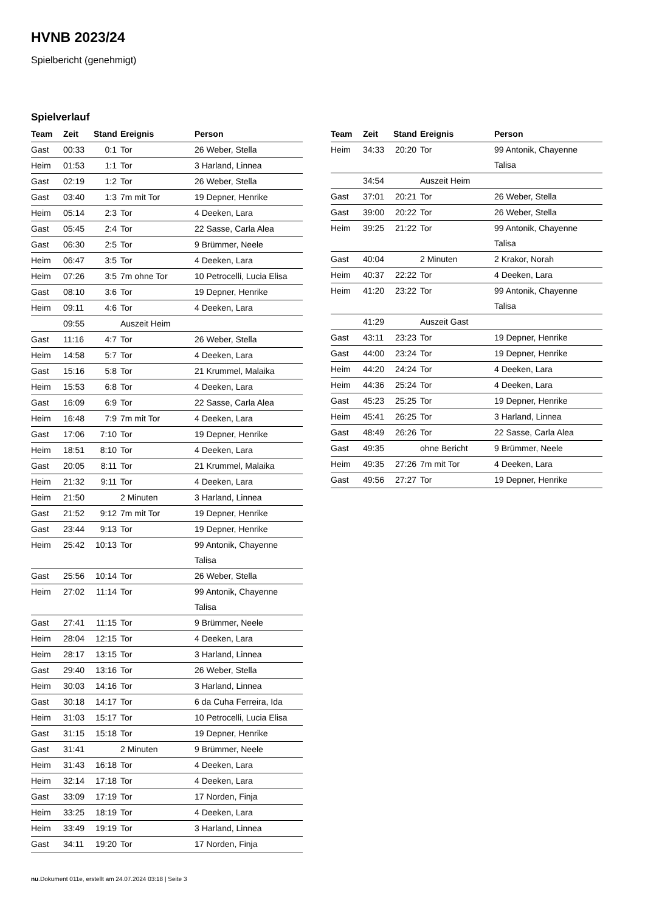HVNB 2023/24
Spielbericht (genehmigt)
Spielverlauf
| Team | Zeit | Stand | Ereignis | Person |
| --- | --- | --- | --- | --- |
| Gast | 00:33 | 0:1 | Tor | 26 Weber, Stella |
| Heim | 01:53 | 1:1 | Tor | 3 Harland, Linnea |
| Gast | 02:19 | 1:2 | Tor | 26 Weber, Stella |
| Gast | 03:40 | 1:3 | 7m mit Tor | 19 Depner, Henrike |
| Heim | 05:14 | 2:3 | Tor | 4 Deeken, Lara |
| Gast | 05:45 | 2:4 | Tor | 22 Sasse, Carla Alea |
| Gast | 06:30 | 2:5 | Tor | 9 Brümmer, Neele |
| Heim | 06:47 | 3:5 | Tor | 4 Deeken, Lara |
| Heim | 07:26 | 3:5 | 7m ohne Tor | 10 Petrocelli, Lucia Elisa |
| Gast | 08:10 | 3:6 | Tor | 19 Depner, Henrike |
| Heim | 09:11 | 4:6 | Tor | 4 Deeken, Lara |
| | 09:55 | | Auszeit Heim | |
| Gast | 11:16 | 4:7 | Tor | 26 Weber, Stella |
| Heim | 14:58 | 5:7 | Tor | 4 Deeken, Lara |
| Gast | 15:16 | 5:8 | Tor | 21 Krummel, Malaika |
| Heim | 15:53 | 6:8 | Tor | 4 Deeken, Lara |
| Gast | 16:09 | 6:9 | Tor | 22 Sasse, Carla Alea |
| Heim | 16:48 | 7:9 | 7m mit Tor | 4 Deeken, Lara |
| Gast | 17:06 | 7:10 | Tor | 19 Depner, Henrike |
| Heim | 18:51 | 8:10 | Tor | 4 Deeken, Lara |
| Gast | 20:05 | 8:11 | Tor | 21 Krummel, Malaika |
| Heim | 21:32 | 9:11 | Tor | 4 Deeken, Lara |
| Heim | 21:50 | | 2 Minuten | 3 Harland, Linnea |
| Gast | 21:52 | 9:12 | 7m mit Tor | 19 Depner, Henrike |
| Gast | 23:44 | 9:13 | Tor | 19 Depner, Henrike |
| Heim | 25:42 | 10:13 | Tor | 99 Antonik, Chayenne Talisa |
| Gast | 25:56 | 10:14 | Tor | 26 Weber, Stella |
| Heim | 27:02 | 11:14 | Tor | 99 Antonik, Chayenne Talisa |
| Gast | 27:41 | 11:15 | Tor | 9 Brümmer, Neele |
| Heim | 28:04 | 12:15 | Tor | 4 Deeken, Lara |
| Heim | 28:17 | 13:15 | Tor | 3 Harland, Linnea |
| Gast | 29:40 | 13:16 | Tor | 26 Weber, Stella |
| Heim | 30:03 | 14:16 | Tor | 3 Harland, Linnea |
| Gast | 30:18 | 14:17 | Tor | 6 da Cuha Ferreira, Ida |
| Heim | 31:03 | 15:17 | Tor | 10 Petrocelli, Lucia Elisa |
| Gast | 31:15 | 15:18 | Tor | 19 Depner, Henrike |
| Gast | 31:41 | | 2 Minuten | 9 Brümmer, Neele |
| Heim | 31:43 | 16:18 | Tor | 4 Deeken, Lara |
| Heim | 32:14 | 17:18 | Tor | 4 Deeken, Lara |
| Gast | 33:09 | 17:19 | Tor | 17 Norden, Finja |
| Heim | 33:25 | 18:19 | Tor | 4 Deeken, Lara |
| Heim | 33:49 | 19:19 | Tor | 3 Harland, Linnea |
| Gast | 34:11 | 19:20 | Tor | 17 Norden, Finja |
| Team | Zeit | Stand | Ereignis | Person |
| --- | --- | --- | --- | --- |
| Heim | 34:33 | 20:20 | Tor | 99 Antonik, Chayenne Talisa |
| | 34:54 | | Auszeit Heim | |
| Gast | 37:01 | 20:21 | Tor | 26 Weber, Stella |
| Gast | 39:00 | 20:22 | Tor | 26 Weber, Stella |
| Heim | 39:25 | 21:22 | Tor | 99 Antonik, Chayenne Talisa |
| Gast | 40:04 | | 2 Minuten | 2 Krakor, Norah |
| Heim | 40:37 | 22:22 | Tor | 4 Deeken, Lara |
| Heim | 41:20 | 23:22 | Tor | 99 Antonik, Chayenne Talisa |
| | 41:29 | | Auszeit Gast | |
| Gast | 43:11 | 23:23 | Tor | 19 Depner, Henrike |
| Gast | 44:00 | 23:24 | Tor | 19 Depner, Henrike |
| Heim | 44:20 | 24:24 | Tor | 4 Deeken, Lara |
| Heim | 44:36 | 25:24 | Tor | 4 Deeken, Lara |
| Gast | 45:23 | 25:25 | Tor | 19 Depner, Henrike |
| Heim | 45:41 | 26:25 | Tor | 3 Harland, Linnea |
| Gast | 48:49 | 26:26 | Tor | 22 Sasse, Carla Alea |
| Gast | 49:35 | | ohne Bericht | 9 Brümmer, Neele |
| Heim | 49:35 | 27:26 | 7m mit Tor | 4 Deeken, Lara |
| Gast | 49:56 | 27:27 | Tor | 19 Depner, Henrike |
nu.Dokument 011e, erstellt am 24.07.2024 03:18 | Seite 3